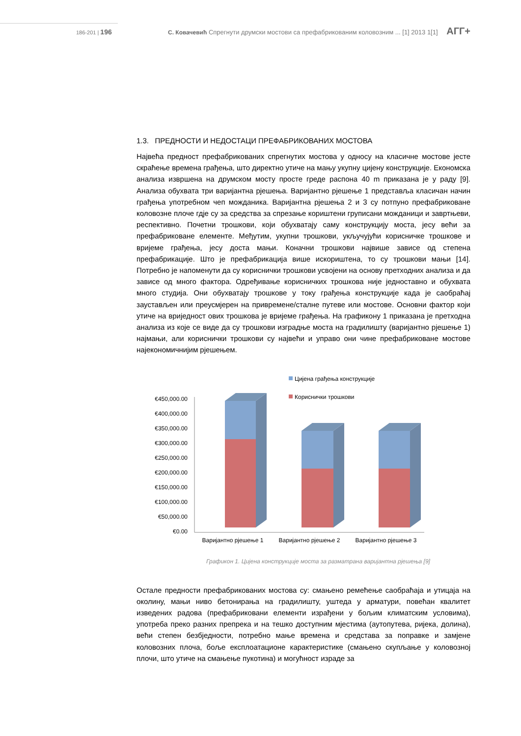186-201 | 196 С. Ковачевић Спрегнути друмски мостови са префабрикованим коловозним ... [1] 2013 1[1] АГГ+
1.3. ПРЕДНОСТИ И НЕДОСТАЦИ ПРЕФАБРИКОВАНИХ МОСТОВА
Највећа предност префабрикованих спрегнутих мостова у односу на класичне мостове јесте скраћење времена грађења, што директно утиче на мању укупну цијену конструкције. Економска анализа извршена на друмском мосту просте греде распона 40 m приказана је у раду [9]. Анализа обухвата три варијантна рјешења. Варијантно рјешење 1 представља класичан начин грађења употребном чеп можданика. Варијантна рјешења 2 и 3 су потпуно префабриковане коловозне плоче гдје су за средства за спрезање кориштени груписани можданици и завртњеви, респективно. Почетни трошкови, који обухватају саму конструкцију моста, јесу већи за префабриковане елементе. Међутим, укупни трошкови, укључујући корисничке трошкове и вријеме грађења, јесу доста мањи. Коначни трошкови највише зависе од степена префабрикације. Што је префабрикација више искориштена, то су трошкови мањи [14]. Потребно је напоменути да су кориснички трошкови усвојени на основу претходних анализа и да зависе од много фактора. Одређивање корисничких трошкова није једноставно и обухвата много студија. Они обухватају трошкове у току грађења конструкције када је саобраћај заустављен или преусмјерен на привремене/сталне путеве или мостове. Основни фактор који утиче на вриједност ових трошкова је вријеме грађења. На графикону 1 приказана је претходна анализа из које се виде да су трошкови изградње моста на градилишту (варијантно рјешење 1) најмањи, али кориснички трошкови су највећи и управо они чине префабриковане мостове најекономичнијим рјешењем.
Цијена грађења конструкције
Кориснички трошкови
€450,000.00
€400,000.00
€350,000.00
€300,000.00
€250,000.00
€200,000.00
€150,000.00
€100,000.00
€50,000.00
€0.00
Варијантно рјешење 1
Варијантно рјешење 2
Варијантно рјешење 3
Графикон 1. Цијена конструкције моста за разматрана варијантна рјешења [9]
Остале предности префабрикованих мостова су: смањено ремећење саобраћаја и утицаја на околину, мањи ниво бетонирања на градилишту, уштеда у арматури, повећан квалитет изведених радова (префабриковани елементи израђени у бољим климатским условима), употреба преко разних препрека и на тешко доступним мјестима (аутопутева, ријека, долина), већи степен безбједности, потребно мање времена и средстава за поправке и замјене коловозних плоча, боље експлоатационе карактеристике (смањено скупљање у коловозној плочи, што утиче на смањење пукотина) и могућност израде за